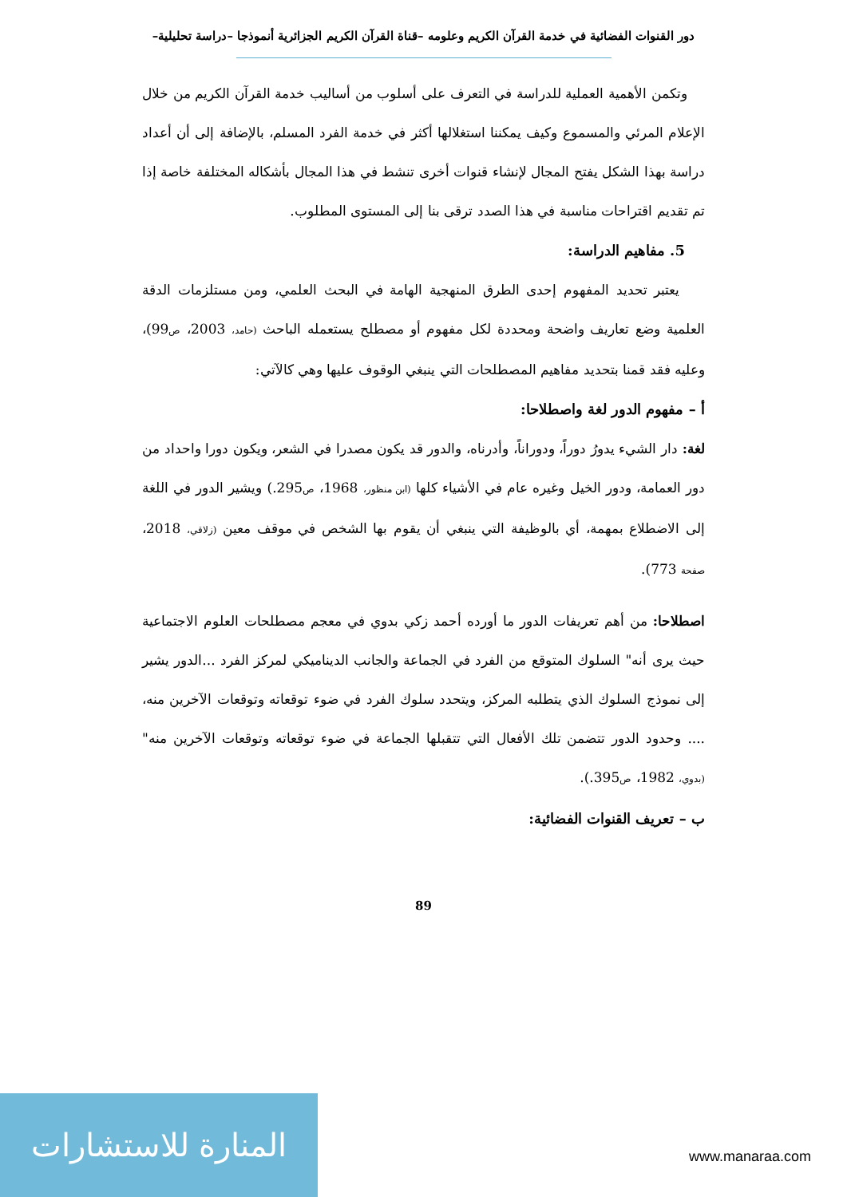دور القنوات الفضائية في خدمة القرآن الكريم وعلومه –قناة القرآن الكريم الجزائرية أنموذجا –دراسة تحليلية–
وتكمن الأهمية العملية للدراسة في التعرف على أسلوب من أساليب خدمة القرآن الكريم من خلال الإعلام المرئي والمسموع وكيف يمكننا استغلالها أكثر في خدمة الفرد المسلم، بالإضافة إلى أن أعداد دراسة بهذا الشكل يفتح المجال لإنشاء قنوات أخرى تنشط في هذا المجال بأشكاله المختلفة خاصة إذا تم تقديم اقتراحات مناسبة في هذا الصدد ترقى بنا إلى المستوى المطلوب.
5. مفاهيم الدراسة:
يعتبر تحديد المفهوم إحدى الطرق المنهجية الهامة في البحث العلمي، ومن مستلزمات الدقة العلمية وضع تعاريف واضحة ومحددة لكل مفهوم أو مصطلح يستعمله الباحث (حامد، 2003، ص99)، وعليه فقد قمنا بتحديد مفاهيم المصطلحات التي ينبغي الوقوف عليها وهي كالآتي:
أ – مفهوم الدور لغة واصطلاحا:
لغة: دار الشيء يدورُ دوراً، ودوراناً، وأدرناه، والدور قد يكون مصدرا في الشعر، ويكون دورا واحداد من دور العمامة، ودور الخيل وغيره عام في الأشياء كلها (ابن منظور، 1968، ص295.) ويشير الدور في اللغة إلى الاضطلاع بمهمة، أي بالوظيفة التي ينبغي أن يقوم بها الشخص في موقف معين (زلاقي، 2018، صفحة 773).
اصطلاحا: من أهم تعريفات الدور ما أورده أحمد زكي بدوي في معجم مصطلحات العلوم الاجتماعية حيث يرى أنه" السلوك المتوقع من الفرد في الجماعة والجانب الديناميكي لمركز الفرد ...الدور يشير إلى نموذج السلوك الذي يتطلبه المركز، ويتحدد سلوك الفرد في ضوء توقعاته وتوقعات الآخرين منه، .... وحدود الدور تتضمن تلك الأفعال التي تتقبلها الجماعة في ضوء توقعاته وتوقعات الآخرين منه" (بدوي، 1982، ص395.).
ب – تعريف القنوات الفضائية:
89
المنارة للاستشارات
www.manaraa.com